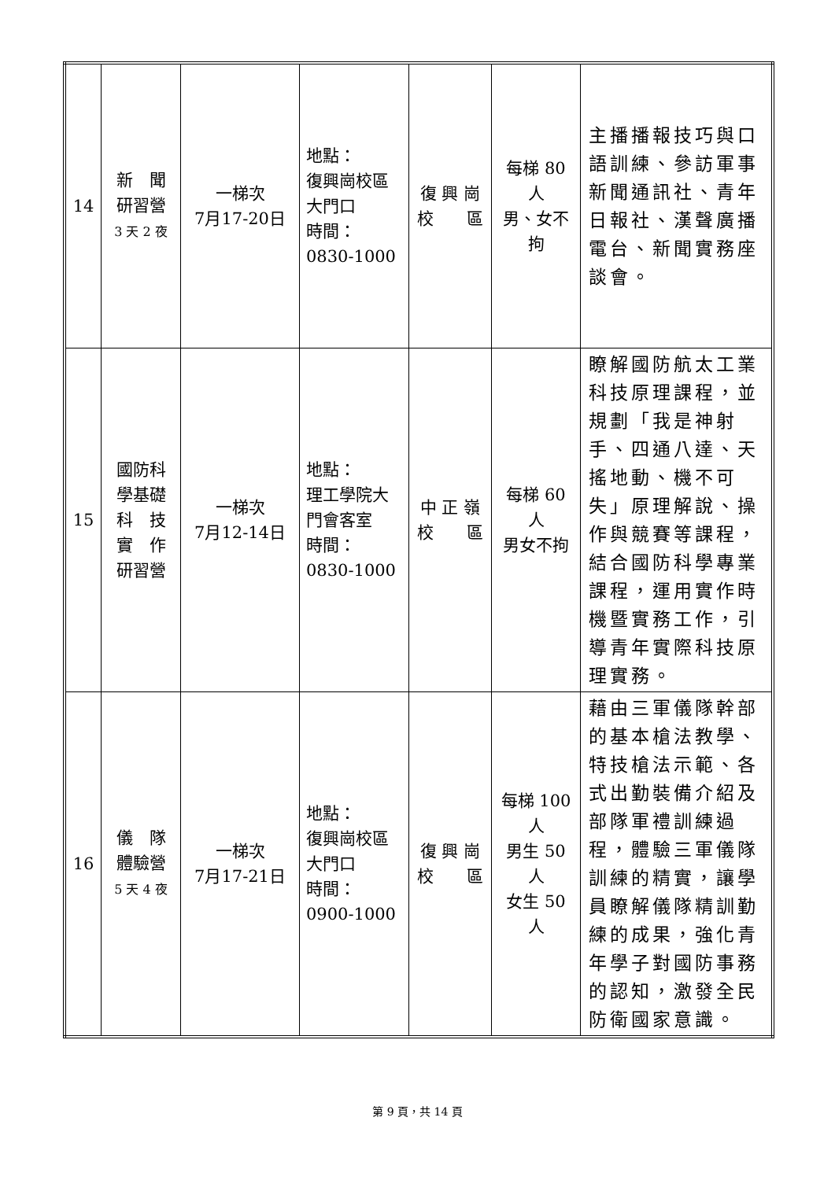| 14 | 新 聞 研習營 3 天 2 夜 | 一梯次 7月17-20日 | 地點： 復興崗校區大門口 時間： 0830-1000 | 復 興 崗 校 區 | 每梯 80 人 男、女不拘 | 主播播報技巧與口語訓練、參訪軍事新聞通訊社、青年日報社、漢聲廣播電台、新聞實務座談會。 |
| 15 | 國防科 學基礎 科 技 實 作 研習營 | 一梯次 7月12-14日 | 地點： 理工學院大門會客室 時間： 0830-1000 | 中 正 嶺 校 區 | 每梯 60 人 男女不拘 | 瞭解國防航太工業科技原理課程，並規劃「我是神射手、四通八達、天搖地動、機不可失」原理解說、操作與競賽等課程，結合國防科學專業課程，運用實作時機暨實務工作，引導青年實際科技原理實務。 |
| 16 | 儀 隊 體驗營 5 天 4 夜 | 一梯次 7月17-21日 | 地點： 復興崗校區大門口 時間： 0900-1000 | 復 興 崗 校 區 | 每梯 100 人 男生 50 人 女生 50 人 | 藉由三軍儀隊幹部的基本槍法教學、特技槍法示範、各式出勤裝備介紹及部隊軍禮訓練過程，體驗三軍儀隊訓練的精實，讓學員瞭解儀隊精訓勤練的成果，強化青年學子對國防事務的認知，激發全民防衛國家意識。 |
第 9 頁，共 14 頁